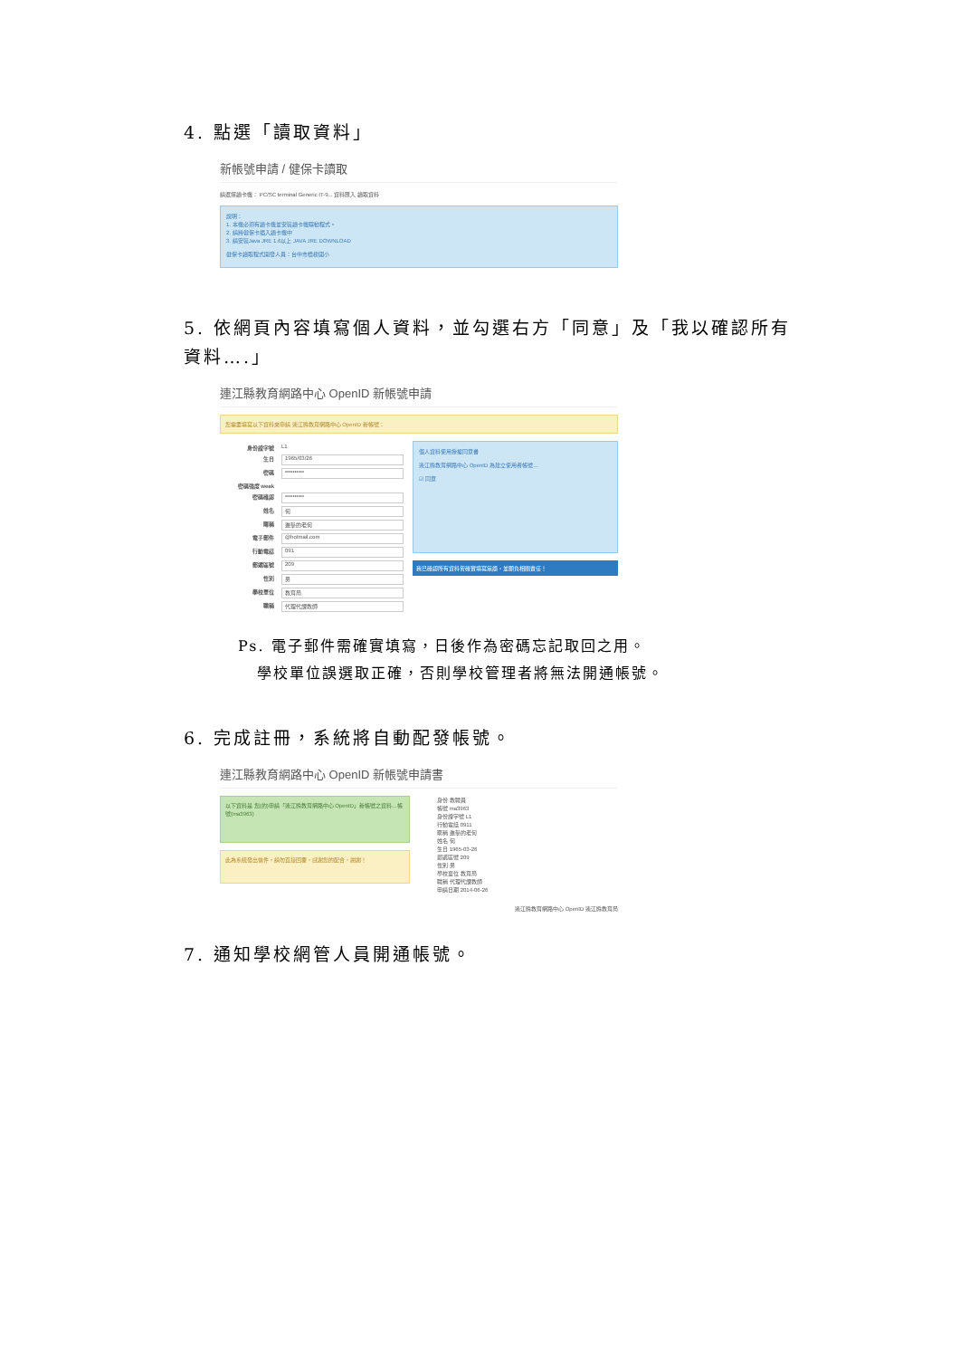4. 點選「讀取資料」
新帳號申請 / 健保卡讀取
請選擇讀卡機： PC/SC terminal Generic IT-9... 資料匯入 讀取資料
說明：
1. 本機必須有讀卡機並安裝讀卡機驅動程式。
2. 請將健保卡插入讀卡機中
3. 請安裝Java JRE 1.6以上 JAVA JRE DOWNLOAD
健保卡讀取程式開發人員：台中市梧棲國小
5. 依網頁內容填寫個人資料，並勾選右方「同意」及「我以確認所有資料….」
連江縣教育網路中心 OpenID 新帳號申請
您需要填寫以下資料來申請 連江縣教育網路中心 OpenID 新帳號：
身份證字號 L1
生日 1965/03/26
密碼 ••••••••••
密碼強度 weak
密碼確認 ••••••••••
姓名 何
暱稱 進擊的老何
電子郵件 @hotmail.com
行動電話 091
郵遞區號 209
性別 男
學校單位 教育局
職稱 代理代課教師
個人資料使用授權同意書
連江縣教育網路中心 OpenID 為建立使用者帳號…
☑ 同意
我已確認所有資料皆確實填寫無誤，並願負相關責任！
Ps. 電子郵件需確實填寫，日後作為密碼忘記取回之用。
學校單位誤選取正確，否則學校管理者將無法開通帳號。
6. 完成註冊，系統將自動配發帳號。
連江縣教育網路中心 OpenID 新帳號申請書
以下資料是 您(的)申請「連江縣教育網路中心 OpenID」新帳號之資料…帳號(ma3963)
此為系統發出信件，請勿直接回覆，感謝您的配合，謝謝！
身份 教職員
帳號 ma3963
身份證字號 L1
行動電話 0911
暱稱 進擊的老何
姓名 何
生日 1965-03-26
郵遞區號 209
性別 男
學校單位 教育局
職稱 代理代課教師
申請日期 2014-06-26
連江縣教育網路中心 OpenID 連江縣教育局
7. 通知學校網管人員開通帳號。